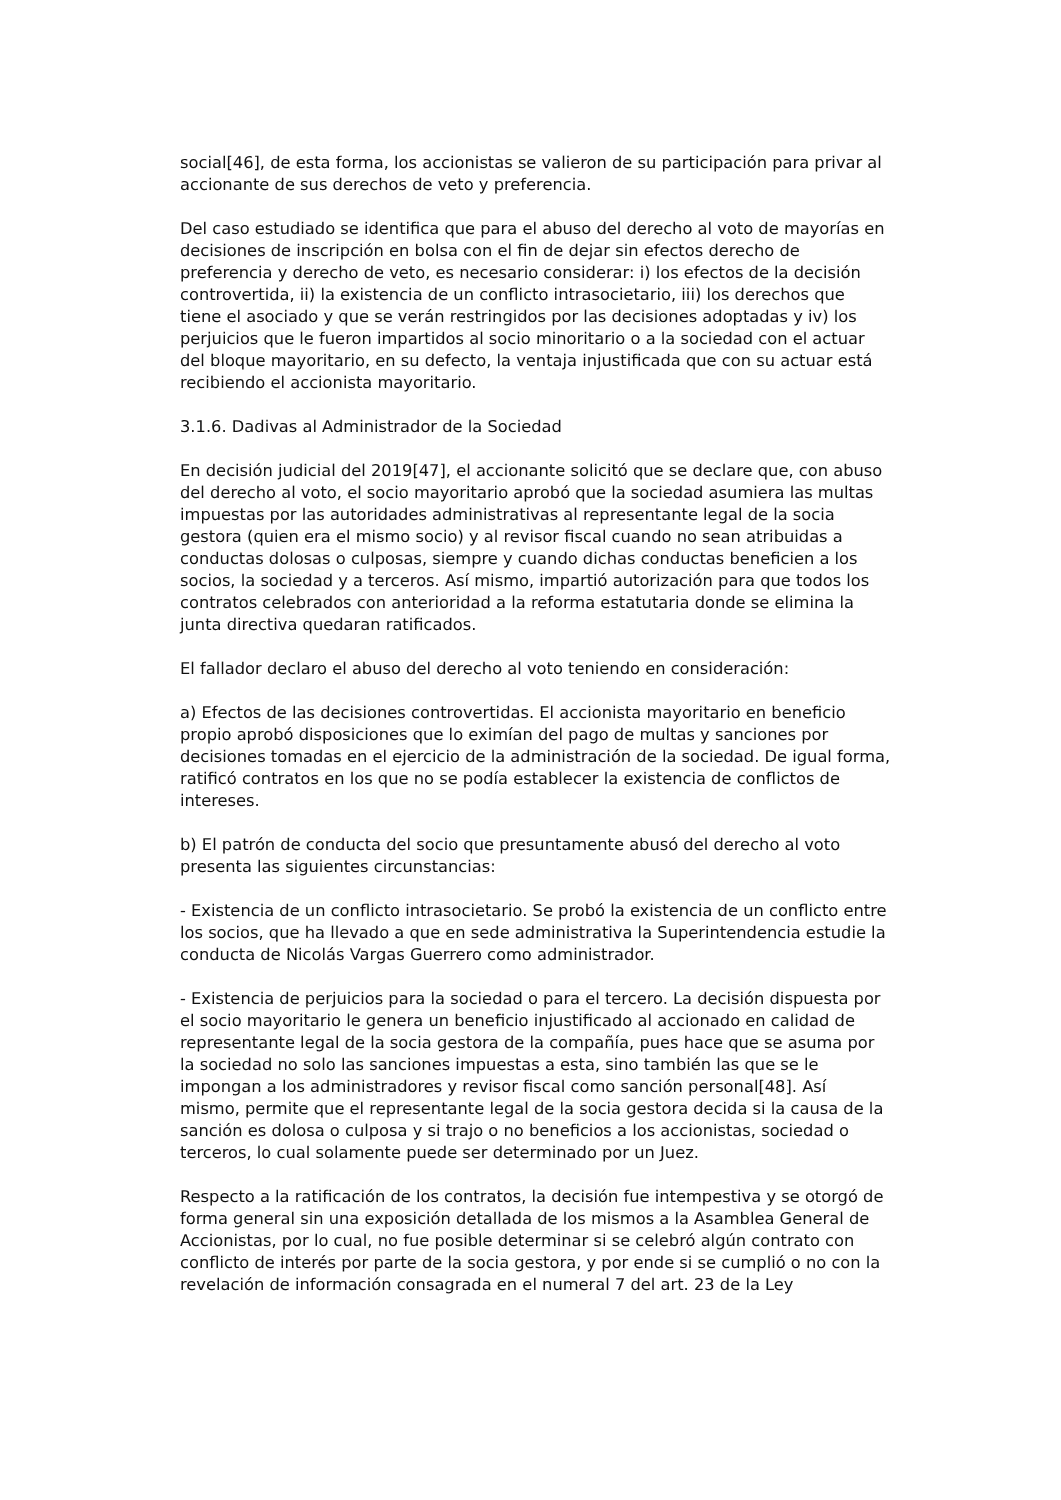social[46], de esta forma, los accionistas se valieron de su participación para privar al accionante de sus derechos de veto y preferencia.
Del caso estudiado se identifica que para el abuso del derecho al voto de mayorías en decisiones de inscripción en bolsa con el fin de dejar sin efectos derecho de preferencia y derecho de veto, es necesario considerar: i) los efectos de la decisión controvertida, ii) la existencia de un conflicto intrasocietario, iii) los derechos que tiene el asociado y que se verán restringidos por las decisiones adoptadas y iv) los perjuicios que le fueron impartidos al socio minoritario o a la sociedad con el actuar del bloque mayoritario, en su defecto, la ventaja injustificada que con su actuar está recibiendo el accionista mayoritario.
3.1.6. Dadivas al Administrador de la Sociedad
En decisión judicial del 2019[47], el accionante solicitó que se declare que, con abuso del derecho al voto, el socio mayoritario aprobó que la sociedad asumiera las multas impuestas por las autoridades administrativas al representante legal de la socia gestora (quien era el mismo socio) y al revisor fiscal cuando no sean atribuidas a conductas dolosas o culposas, siempre y cuando dichas conductas beneficien a los socios, la sociedad y a terceros. Así mismo, impartió autorización para que todos los contratos celebrados con anterioridad a la reforma estatutaria donde se elimina la junta directiva quedaran ratificados.
El fallador declaro el abuso del derecho al voto teniendo en consideración:
a) Efectos de las decisiones controvertidas. El accionista mayoritario en beneficio propio aprobó disposiciones que lo eximían del pago de multas y sanciones por decisiones tomadas en el ejercicio de la administración de la sociedad. De igual forma, ratificó contratos en los que no se podía establecer la existencia de conflictos de intereses.
b) El patrón de conducta del socio que presuntamente abusó del derecho al voto presenta las siguientes circunstancias:
- Existencia de un conflicto intrasocietario. Se probó la existencia de un conflicto entre los socios, que ha llevado a que en sede administrativa la Superintendencia estudie la conducta de Nicolás Vargas Guerrero como administrador.
- Existencia de perjuicios para la sociedad o para el tercero. La decisión dispuesta por el socio mayoritario le genera un beneficio injustificado al accionado en calidad de representante legal de la socia gestora de la compañía, pues hace que se asuma por la sociedad no solo las sanciones impuestas a esta, sino también las que se le impongan a los administradores y revisor fiscal como sanción personal[48]. Así mismo, permite que el representante legal de la socia gestora decida si la causa de la sanción es dolosa o culposa y si trajo o no beneficios a los accionistas, sociedad o terceros, lo cual solamente puede ser determinado por un Juez.
Respecto a la ratificación de los contratos, la decisión fue intempestiva y se otorgó de forma general sin una exposición detallada de los mismos a la Asamblea General de Accionistas, por lo cual, no fue posible determinar si se celebró algún contrato con conflicto de interés por parte de la socia gestora, y por ende si se cumplió o no con la revelación de información consagrada en el numeral 7 del art. 23 de la Ley